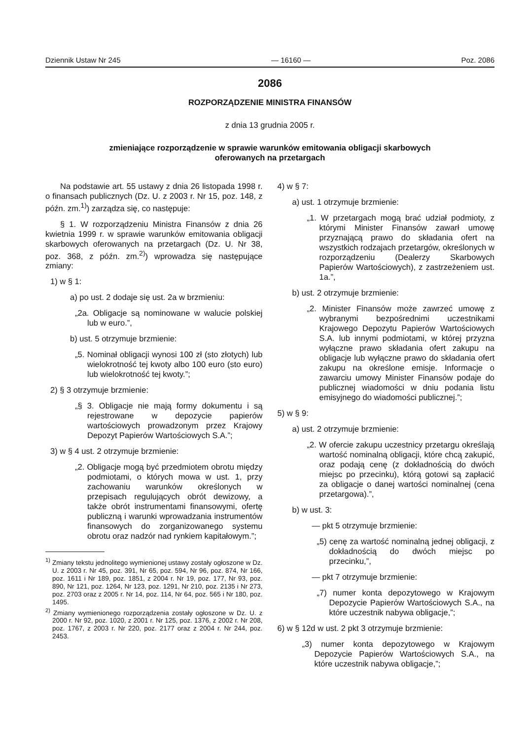Dziennik Ustaw Nr 245 — 16160 — Poz. 2086
2086
ROZPORZĄDZENIE MINISTRA FINANSÓW
z dnia 13 grudnia 2005 r.
zmieniające rozporządzenie w sprawie warunków emitowania obligacji skarbowych
oferowanych na przetargach
Na podstawie art. 55 ustawy z dnia 26 listopada 1998 r. o finansach publicznych (Dz. U. z 2003 r. Nr 15, poz. 148, z późn. zm.<sup>1)</sup>) zarządza się, co następuje:
§ 1. W rozporządzeniu Ministra Finansów z dnia 26 kwietnia 1999 r. w sprawie warunków emitowania obligacji skarbowych oferowanych na przetargach (Dz. U. Nr 38, poz. 368, z późn. zm.<sup>2)</sup>) wprowadza się następujące zmiany:
1) w § 1:
a) po ust. 2 dodaje się ust. 2a w brzmieniu:
„2a. Obligacje są nominowane w walucie polskiej lub w euro.”,
b) ust. 5 otrzymuje brzmienie:
„5. Nominał obligacji wynosi 100 zł (sto złotych) lub wielokrotność tej kwoty albo 100 euro (sto euro) lub wielokrotność tej kwoty.”;
2) § 3 otrzymuje brzmienie:
„§ 3. Obligacje nie mają formy dokumentu i są rejestrowane w depozycie papierów wartościowych prowadzonym przez Krajowy Depozyt Papierów Wartościowych S.A.”;
3) w § 4 ust. 2 otrzymuje brzmienie:
„2. Obligacje mogą być przedmiotem obrotu między podmiotami, o których mowa w ust. 1, przy zachowaniu warunków określonych w przepisach regulujących obrót dewizowy, a także obrót instrumentami finansowymi, ofertę publiczną i warunki wprowadzania instrumentów finansowych do zorganizowanego systemu obrotu oraz nadzór nad rynkiem kapitałowym.”;
<sup>1)</sup> Zmiany tekstu jednolitego wymienionej ustawy zostały ogłoszone w Dz. U. z 2003 r. Nr 45, poz. 391, Nr 65, poz. 594, Nr 96, poz. 874, Nr 166, poz. 1611 i Nr 189, poz. 1851, z 2004 r. Nr 19, poz. 177, Nr 93, poz. 890, Nr 121, poz. 1264, Nr 123, poz. 1291, Nr 210, poz. 2135 i Nr 273, poz. 2703 oraz z 2005 r. Nr 14, poz. 114, Nr 64, poz. 565 i Nr 180, poz. 1495.
<sup>2)</sup> Zmiany wymienionego rozporządzenia zostały ogłoszone w Dz. U. z 2000 r. Nr 92, poz. 1020, z 2001 r. Nr 125, poz. 1376, z 2002 r. Nr 208, poz. 1767, z 2003 r. Nr 220, poz. 2177 oraz z 2004 r. Nr 244, poz. 2453.
4) w § 7:
a) ust. 1 otrzymuje brzmienie:
„1. W przetargach mogą brać udział podmioty, z którymi Minister Finansów zawarł umowę przyznającą prawo do składania ofert na wszystkich rodzajach przetargów, określonych w rozporządzeniu (Dealerzy Skarbowych Papierów Wartościowych), z zastrzeżeniem ust. 1a.”,
b) ust. 2 otrzymuje brzmienie:
„2. Minister Finansów może zawrzeć umowę z wybranymi bezpośrednimi uczestnikami Krajowego Depozytu Papierów Wartościowych S.A. lub innymi podmiotami, w której przyzna wyłączne prawo składania ofert zakupu na obligacje lub wyłączne prawo do składania ofert zakupu na określone emisje. Informacje o zawarciu umowy Minister Finansów podaje do publicznej wiadomości w dniu podania listu emisyjnego do wiadomości publicznej.”;
5) w § 9:
a) ust. 2 otrzymuje brzmienie:
„2. W ofercie zakupu uczestnicy przetargu określają wartość nominalną obligacji, które chcą zakupić, oraz podają cenę (z dokładnością do dwóch miejsc po przecinku), którą gotowi są zapłacić za obligacje o danej wartości nominalnej (cena przetargowa).”,
b) w ust. 3:
— pkt 5 otrzymuje brzmienie:
„5) cenę za wartość nominalną jednej obligacji, z dokładnością do dwóch miejsc po przecinku,”,
— pkt 7 otrzymuje brzmienie:
„7) numer konta depozytowego w Krajowym Depozycie Papierów Wartościowych S.A., na które uczestnik nabywa obligacje,”;
6) w § 12d w ust. 2 pkt 3 otrzymuje brzmienie:
„3) numer konta depozytowego w Krajowym Depozycie Papierów Wartościowych S.A., na które uczestnik nabywa obligacje,”;